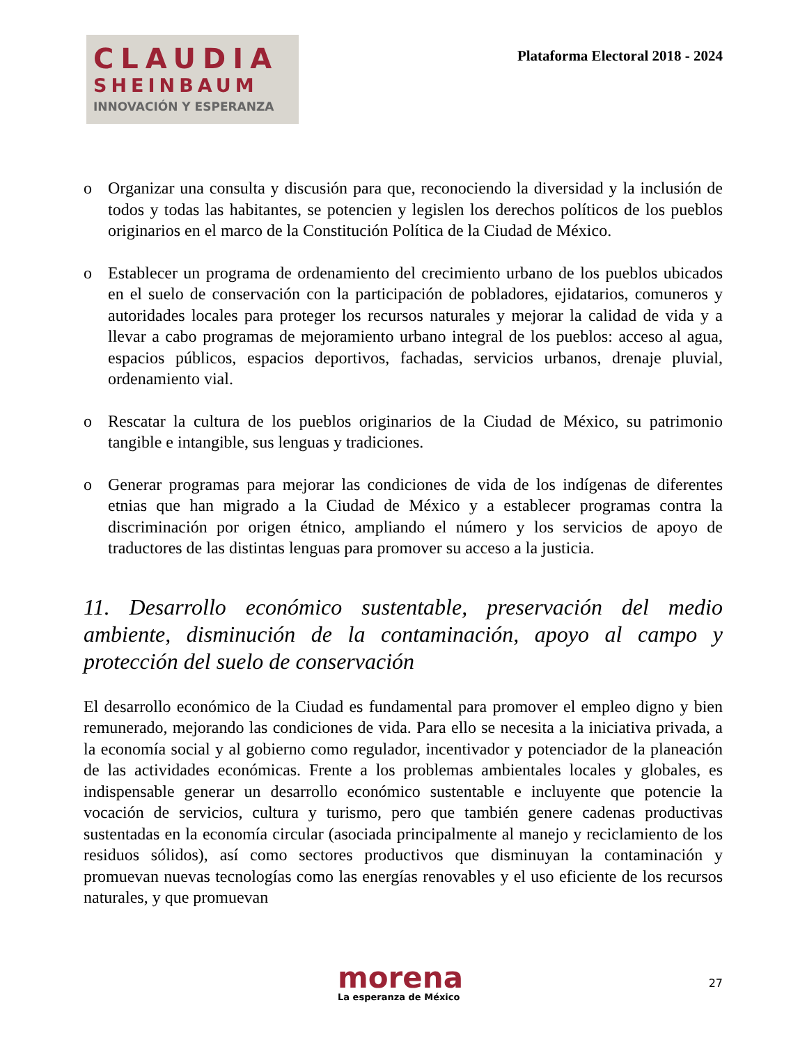CLAUDIA
SHEINBAUM
INNOVACIÓN Y ESPERANZA
Plataforma Electoral 2018 - 2024
o Organizar una consulta y discusión para que, reconociendo la diversidad y la inclusión de todos y todas las habitantes, se potencien y legislen los derechos políticos de los pueblos originarios en el marco de la Constitución Política de la Ciudad de México.
o Establecer un programa de ordenamiento del crecimiento urbano de los pueblos ubicados en el suelo de conservación con la participación de pobladores, ejidatarios, comuneros y autoridades locales para proteger los recursos naturales y mejorar la calidad de vida y a llevar a cabo programas de mejoramiento urbano integral de los pueblos: acceso al agua, espacios públicos, espacios deportivos, fachadas, servicios urbanos, drenaje pluvial, ordenamiento vial.
o Rescatar la cultura de los pueblos originarios de la Ciudad de México, su patrimonio tangible e intangible, sus lenguas y tradiciones.
o Generar programas para mejorar las condiciones de vida de los indígenas de diferentes etnias que han migrado a la Ciudad de México y a establecer programas contra la discriminación por origen étnico, ampliando el número y los servicios de apoyo de traductores de las distintas lenguas para promover su acceso a la justicia.
11. Desarrollo económico sustentable, preservación del medio ambiente, disminución de la contaminación, apoyo al campo y protección del suelo de conservación
El desarrollo económico de la Ciudad es fundamental para promover el empleo digno y bien remunerado, mejorando las condiciones de vida. Para ello se necesita a la iniciativa privada, a la economía social y al gobierno como regulador, incentivador y potenciador de la planeación de las actividades económicas. Frente a los problemas ambientales locales y globales, es indispensable generar un desarrollo económico sustentable e incluyente que potencie la vocación de servicios, cultura y turismo, pero que también genere cadenas productivas sustentadas en la economía circular (asociada principalmente al manejo y reciclamiento de los residuos sólidos), así como sectores productivos que disminuyan la contaminación y promuevan nuevas tecnologías como las energías renovables y el uso eficiente de los recursos naturales, y que promuevan
morena
La esperanza de México
27